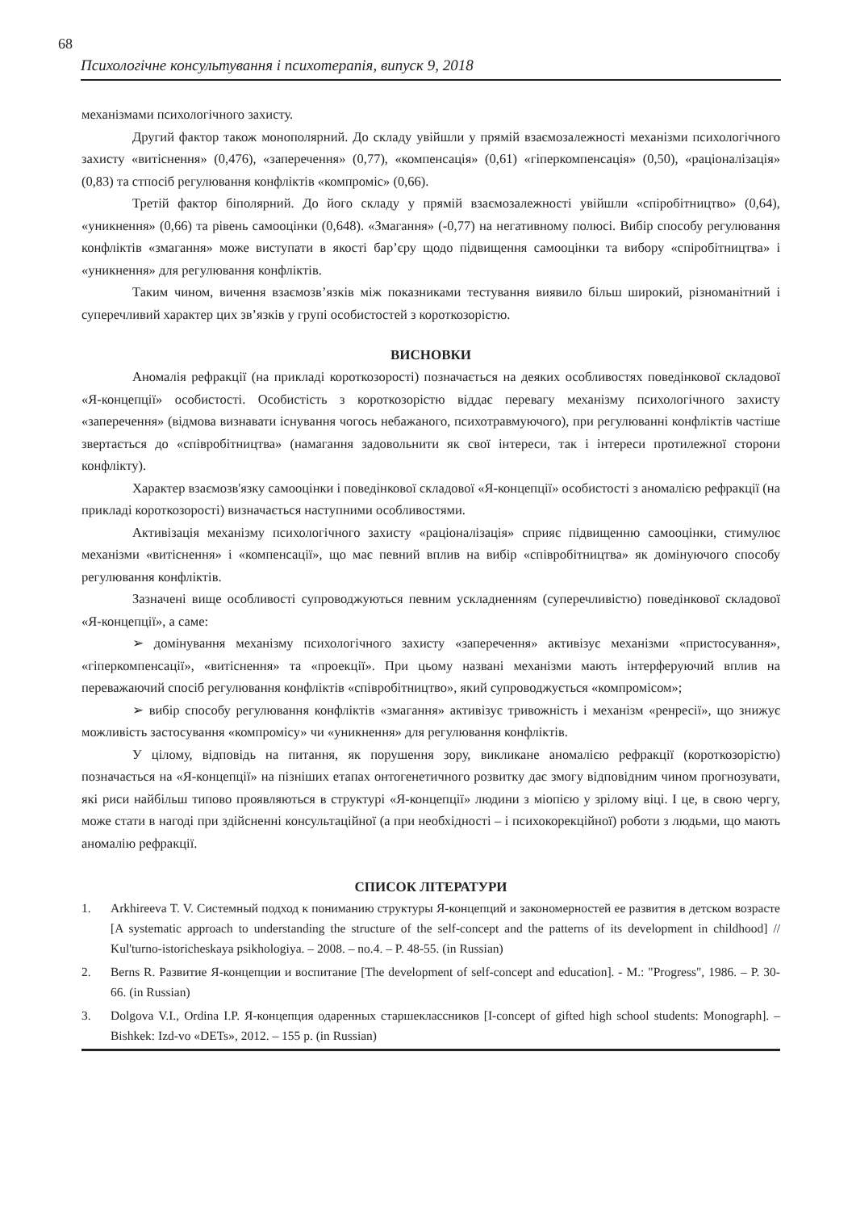68
Психологічне консультування і психотерапія, випуск 9, 2018
механізмами психологічного захисту.
Другий фактор також монополярний. До складу увійшли у прямій взаємозалежності механізми психологічного захисту «витіснення» (0,476), «заперечення» (0,77), «компенсація» (0,61) «гіперкомпенсація» (0,50), «раціоналізація» (0,83) та стпосіб регулювання конфліктів «компроміс» (0,66).
Третій фактор біполярний. До його складу у прямій взаємозалежності увійшли «спіробітництво» (0,64), «уникнення» (0,66) та рівень самооцінки (0,648). «Змагання» (-0,77) на негативному полюсі. Вибір способу регулювання конфліктів «змагання» може виступати в якості бар’єру щодо підвищення самооцінки та вибору «спіробітництва» і «уникнення» для регулювання конфліктів.
Таким чином, вичення взаємозв’язків між показниками тестування виявило більш широкий, різноманітний і суперечливий характер цих зв’язків у групі особистостей з короткозорістю.
ВИСНОВКИ
Аномалія рефракції (на прикладі короткозорості) позначається на деяких особливостях поведінкової складової «Я-концепції» особистості. Особистість з короткозорістю віддає перевагу механізму психологічного захисту «заперечення» (відмова визнавати існування чогось небажаного, психотравмуючого), при регулюванні конфліктів частіше звертається до «співробітництва» (намагання задовольнити як свої інтереси, так і інтереси протилежної сторони конфлікту).
Характер взаємозв'язку самооцінки і поведінкової складової «Я-концепції» особистості з аномалією рефракції (на прикладі короткозорості) визначається наступними особливостями.
Активізація механізму психологічного захисту «раціоналізація» сприяє підвищенню самооцінки, стимулює механізми «витіснення» і «компенсації», що має певний вплив на вибір «співробітництва» як домінуючого способу регулювання конфліктів.
Зазначені вище особливості супроводжуються певним ускладненням (суперечливістю) поведінкової складової «Я-концепції», а саме:
➢ домінування механізму психологічного захисту «заперечення» активізує механізми «пристосування», «гіперкомпенсації», «витіснення» та «проекції». При цьому названі механізми мають інтерферуючий вплив на переважаючий спосіб регулювання конфліктів «співробітництво», який супроводжується «компромісом»;
➢ вибір способу регулювання конфліктів «змагання» активізує тривожність і механізм «ренресії», що знижує можливість застосування «компромісу» чи «уникнення» для регулювання конфліктів.
У цілому, відповідь на питання, як порушення зору, викликане аномалією рефракції (короткозорістю) позначається на «Я-концепції» на пізніших етапах онтогенетичного розвитку дає змогу відповідним чином прогнозувати, які риси найбільш типово проявляються в структурі «Я-концепції» людини з міопією у зрілому віці. І це, в свою чергу, може стати в нагоді при здійсненні консультаційної (а при необхідності – і психокорекційної) роботи з людьми, що мають аномалію рефракції.
СПИСОК ЛІТЕРАТУРИ
1. Arkhireeva T. V. Системный подход к пониманию структуры Я-концепций и закономерностей ее развития в детском возрасте [A systematic approach to understanding the structure of the self-concept and the patterns of its development in childhood] // Kul'turno-istoricheskaya psikhologiya. – 2008. – no.4. – P. 48-55. (in Russian)
2. Berns R. Развитие Я-концепции и воспитание [The development of self-concept and education]. - M.: "Progress", 1986. – P. 30-66. (in Russian)
3. Dolgova V.I., Ordina I.P. Я-концепция одаренных старшеклассников [I-concept of gifted high school students: Monograph]. – Bishkek: Izd-vo «DETs», 2012. – 155 p. (in Russian)